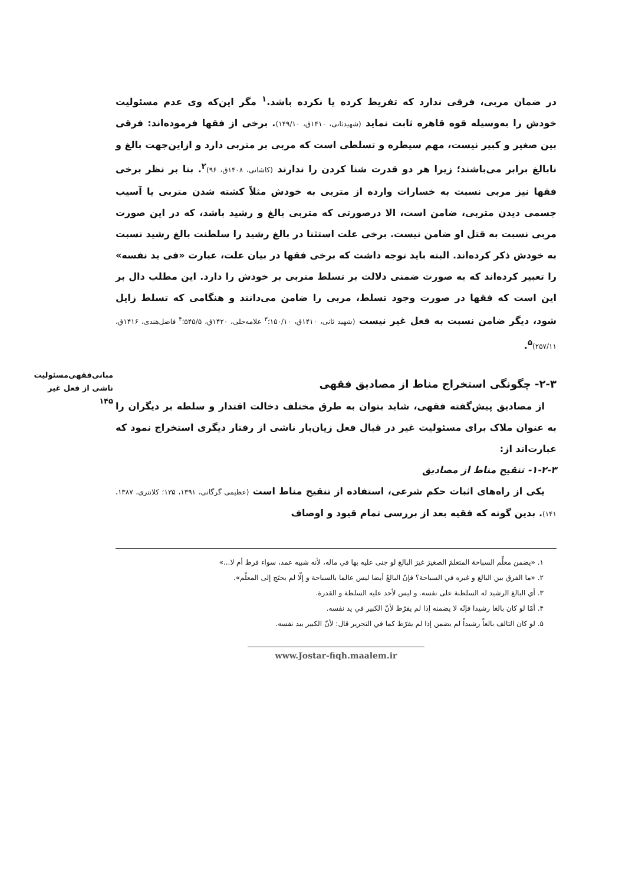مبانی‌فقهی‌مسئولیت
ناشی از فعل غیر
۱۴۵
در ضمان مربی، فرقی ندارد که تفریط کرده یا نکرده باشد.<sup>۱</sup> مگر این‌که وی عدم مسئولیت خودش را به‌وسیله قوه قاهره ثابت نماید (شهیدثانی، ۱۴۱۰ق، ۱۴۹/۱۰). برخی از فقها فرموده‌اند: فرقی بین صغیر و کبیر نیست، مهم سیطره و تسلطی است که مربی بر متربی دارد و ازاین‌جهت بالغ و نابالغ برابر می‌باشند؛ زیرا هر دو قدرت شنا کردن را ندارند (کاشانی، ۱۴۰۸ق، ۹۶)<sup>۲</sup>. بنا بر نظر برخی فقها نیز مربی نسبت به خسارات وارده از متربی به خودش مثلاً کشته شدن متربی یا آسیب جسمی دیدن متربی، ضامن است، الا درصورتی که متربی بالغ و رشید باشد، که در این صورت مربی نسبت به قتل او ضامن نیست. برخی علت استثنا در بالغ رشید را سلطنت بالغ رشید نسبت به خودش ذکر کرده‌اند. البته باید توجه داشت که برخی فقها در بیان علت، عبارت «فی ید نفسه» را تعبیر کرده‌اند که به صورت ضمنی دلالت بر تسلط متربی بر خودش را دارد. این مطلب دال بر این است که فقها در صورت وجود تسلط، مربی را ضامن می‌دانند و هنگامی که تسلط زایل شود، دیگر ضامن نسبت به فعل غیر نیست (شهید ثانی، ۱۴۱۰ق، ۱۵۰/۱۰؛<sup>۳</sup> علامه‌حلی، ۱۴۲۰ق، ۵۴۵/۵؛<sup>۴</sup> فاضل‌هندی، ۱۴۱۶ق، ۲۵۷/۱۱)<sup>۵</sup>.
۲-۳- چگونگی استخراج مناط از مصادیق فقهی
از مصادیق پیش‌گفته فقهی، شاید بتوان به طرق مختلف دخالت اقتدار و سلطه بر دیگران را به عنوان ملاک برای مسئولیت غیر در قبال فعل زیان‌بار ناشی از رفتار دیگری استخراج نمود که عبارت‌اند از:
۱-۲-۳- تنقیح مناط از مصادیق
یکی از راه‌های اثبات حکم شرعی، استفاده از تنقیح مناط است (عظیمی گرگانی، ۱۳۹۱، ۱۳۵؛ کلانتری، ۱۳۸۷، ۱۴۱). بدین گونه که فقیه بعد از بررسی تمام قیود و اوصاف
۱. «يضمن معلِّم السباحة المتعلمَ الصغيرَ غيرَ البالغ لو جنى عليه بها في ماله، لأنه شبيه عمد، سواء فرط أم لا...»
۲. «ما الفرق بين البالغ و غيره في السباحة؟ فإنّ البالغَ أيضا ليس عالما بالسباحة و إلّا لم يحتَج إلى المعلّم».
۳. أي البالغ الرشيد له السلطنة على نفسه. و ليس لأحد عليه السلطة و القدرة.
۴. أمّا لو كان بالغا رشيدا فإنّه لا يضمنه إذا لم يفرّط لأنّ الكبير في يد نفسه.
۵. لو كان التالف بالغاً رشيداً لم يضمن إذا لم يفرّط كما في التحرير قال: لأنّ الكبير بيد نفسه.
www.Jostar-fiqh.maalem.ir